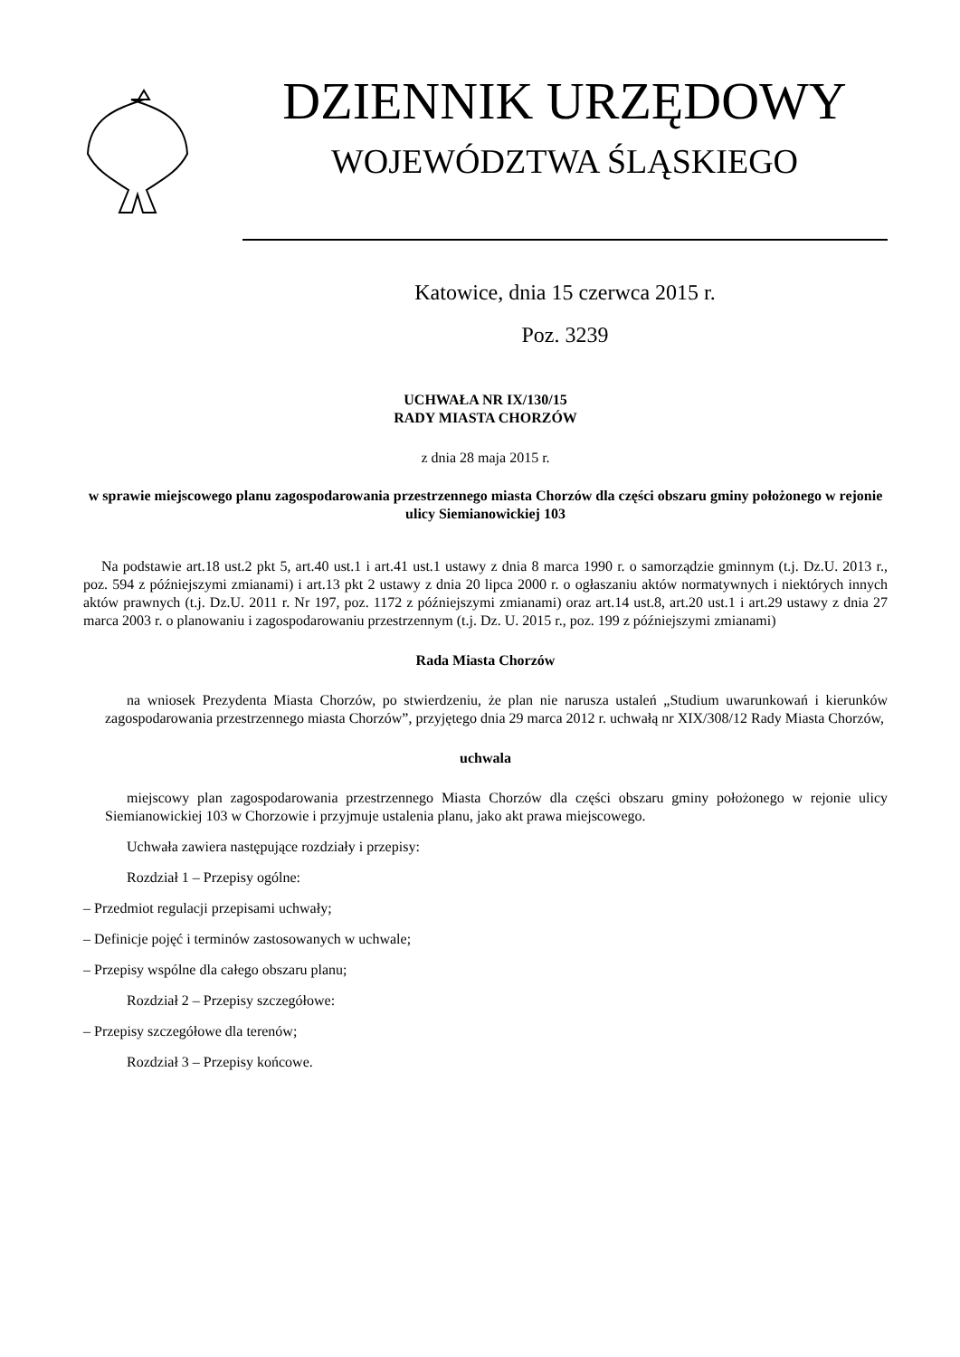DZIENNIK URZĘDOWY
WOJEWÓDZTWA ŚLĄSKIEGO
Katowice, dnia 15 czerwca 2015 r.
Poz. 3239
UCHWAŁA NR IX/130/15
RADY MIASTA CHORZÓW
z dnia 28 maja 2015 r.
w sprawie miejscowego planu zagospodarowania przestrzennego miasta Chorzów dla części obszaru gminy położonego w rejonie ulicy Siemianowickiej 103
Na podstawie art.18 ust.2 pkt 5, art.40 ust.1 i art.41 ust.1 ustawy z dnia 8 marca 1990 r. o samorządzie gminnym (t.j. Dz.U. 2013 r., poz. 594 z późniejszymi zmianami) i art.13 pkt 2 ustawy z dnia 20 lipca 2000 r. o ogłaszaniu aktów normatywnych i niektórych innych aktów prawnych (t.j. Dz.U. 2011 r. Nr 197, poz. 1172 z późniejszymi zmianami) oraz art.14 ust.8, art.20 ust.1 i art.29 ustawy z dnia 27 marca 2003 r. o planowaniu i zagospodarowaniu przestrzennym (t.j. Dz. U. 2015 r., poz. 199 z późniejszymi zmianami)
Rada Miasta Chorzów
na wniosek Prezydenta Miasta Chorzów, po stwierdzeniu, że plan nie narusza ustaleń „Studium uwarunkowań i kierunków zagospodarowania przestrzennego miasta Chorzów”, przyjętego dnia 29 marca 2012 r. uchwałą nr XIX/308/12 Rady Miasta Chorzów,
uchwala
miejscowy plan zagospodarowania przestrzennego Miasta Chorzów dla części obszaru gminy położonego w rejonie ulicy Siemianowickiej 103 w Chorzowie i przyjmuje ustalenia planu, jako akt prawa miejscowego.
Uchwała zawiera następujące rozdziały i przepisy:
Rozdział 1 – Przepisy ogólne:
– Przedmiot regulacji przepisami uchwały;
– Definicje pojęć i terminów zastosowanych w uchwale;
– Przepisy wspólne dla całego obszaru planu;
Rozdział 2 – Przepisy szczegółowe:
– Przepisy szczegółowe dla terenów;
Rozdział 3 – Przepisy końcowe.